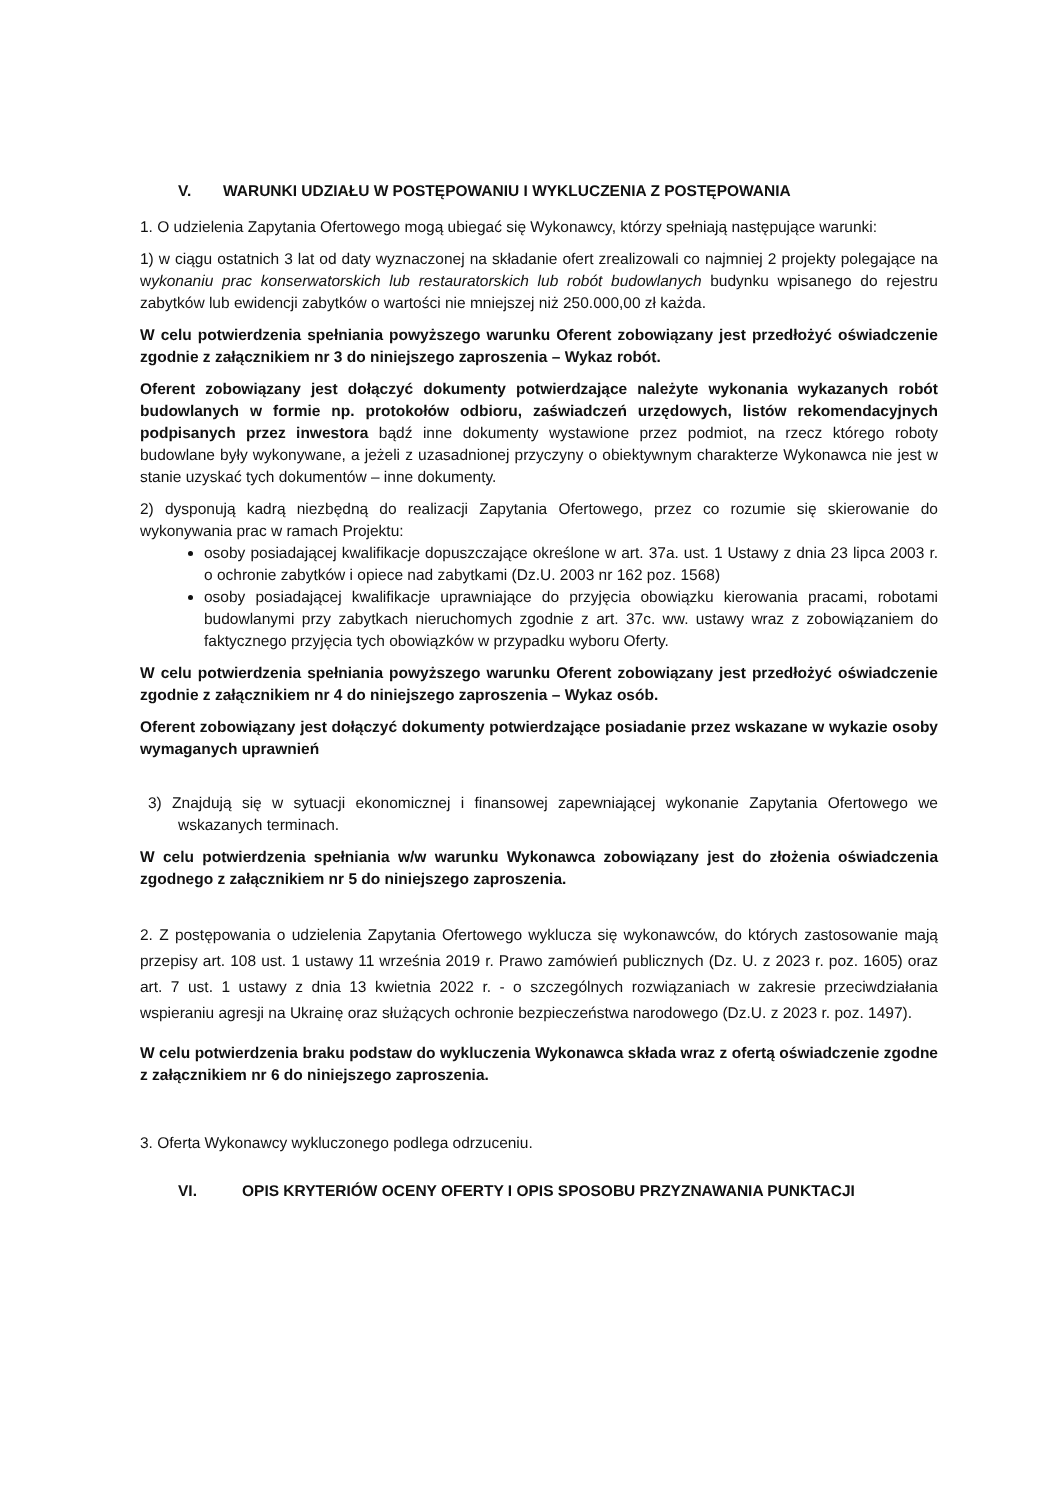V. WARUNKI UDZIAŁU W POSTĘPOWANIU I WYKLUCZENIA Z POSTĘPOWANIA
1. O udzielenia Zapytania Ofertowego mogą ubiegać się Wykonawcy, którzy spełniają następujące warunki:
1) w ciągu ostatnich 3 lat od daty wyznaczonej na składanie ofert zrealizowali co najmniej 2 projekty polegające na wykonaniu prac konserwatorskich lub restauratorskich lub robót budowlanych budynku wpisanego do rejestru zabytków lub ewidencji zabytków o wartości nie mniejszej niż 250.000,00 zł każda.
W celu potwierdzenia spełniania powyższego warunku Oferent zobowiązany jest przedłożyć oświadczenie zgodnie z załącznikiem nr 3 do niniejszego zaproszenia – Wykaz robót.
Oferent zobowiązany jest dołączyć dokumenty potwierdzające należyte wykonania wykazanych robót budowlanych w formie np. protokołów odbioru, zaświadczeń urzędowych, listów rekomendacyjnych podpisanych przez inwestora bądź inne dokumenty wystawione przez podmiot, na rzecz którego roboty budowlane były wykonywane, a jeżeli z uzasadnionej przyczyny o obiektywnym charakterze Wykonawca nie jest w stanie uzyskać tych dokumentów – inne dokumenty.
2) dysponują kadrą niezbędną do realizacji Zapytania Ofertowego, przez co rozumie się skierowanie do wykonywania prac w ramach Projektu:
osoby posiadającej kwalifikacje dopuszczające określone w art. 37a. ust. 1 Ustawy z dnia 23 lipca 2003 r. o ochronie zabytków i opiece nad zabytkami (Dz.U. 2003 nr 162 poz. 1568)
osoby posiadającej kwalifikacje uprawniające do przyjęcia obowiązku kierowania pracami, robotami budowlanymi przy zabytkach nieruchomych zgodnie z art. 37c. ww. ustawy wraz z zobowiązaniem do faktycznego przyjęcia tych obowiązków w przypadku wyboru Oferty.
W celu potwierdzenia spełniania powyższego warunku Oferent zobowiązany jest przedłożyć oświadczenie zgodnie z załącznikiem nr 4 do niniejszego zaproszenia – Wykaz osób.
Oferent zobowiązany jest dołączyć dokumenty potwierdzające posiadanie przez wskazane w wykazie osoby wymaganych uprawnień
3) Znajdują się w sytuacji ekonomicznej i finansowej zapewniającej wykonanie Zapytania Ofertowego we wskazanych terminach.
W celu potwierdzenia spełniania w/w warunku Wykonawca zobowiązany jest do złożenia oświadczenia zgodnego z załącznikiem nr 5 do niniejszego zaproszenia.
2. Z postępowania o udzielenia Zapytania Ofertowego wyklucza się wykonawców, do których zastosowanie mają przepisy art. 108 ust. 1 ustawy 11 września 2019 r. Prawo zamówień publicznych (Dz. U. z 2023 r. poz. 1605) oraz art. 7 ust. 1 ustawy z dnia 13 kwietnia 2022 r. - o szczególnych rozwiązaniach w zakresie przeciwdziałania wspieraniu agresji na Ukrainę oraz służących ochronie bezpieczeństwa narodowego (Dz.U. z 2023 r. poz. 1497).
W celu potwierdzenia braku podstaw do wykluczenia Wykonawca składa wraz z ofertą oświadczenie zgodne z załącznikiem nr 6 do niniejszego zaproszenia.
3. Oferta Wykonawcy wykluczonego podlega odrzuceniu.
VI. OPIS KRYTERIÓW OCENY OFERTY I OPIS SPOSOBU PRZYZNAWANIA PUNKTACJI